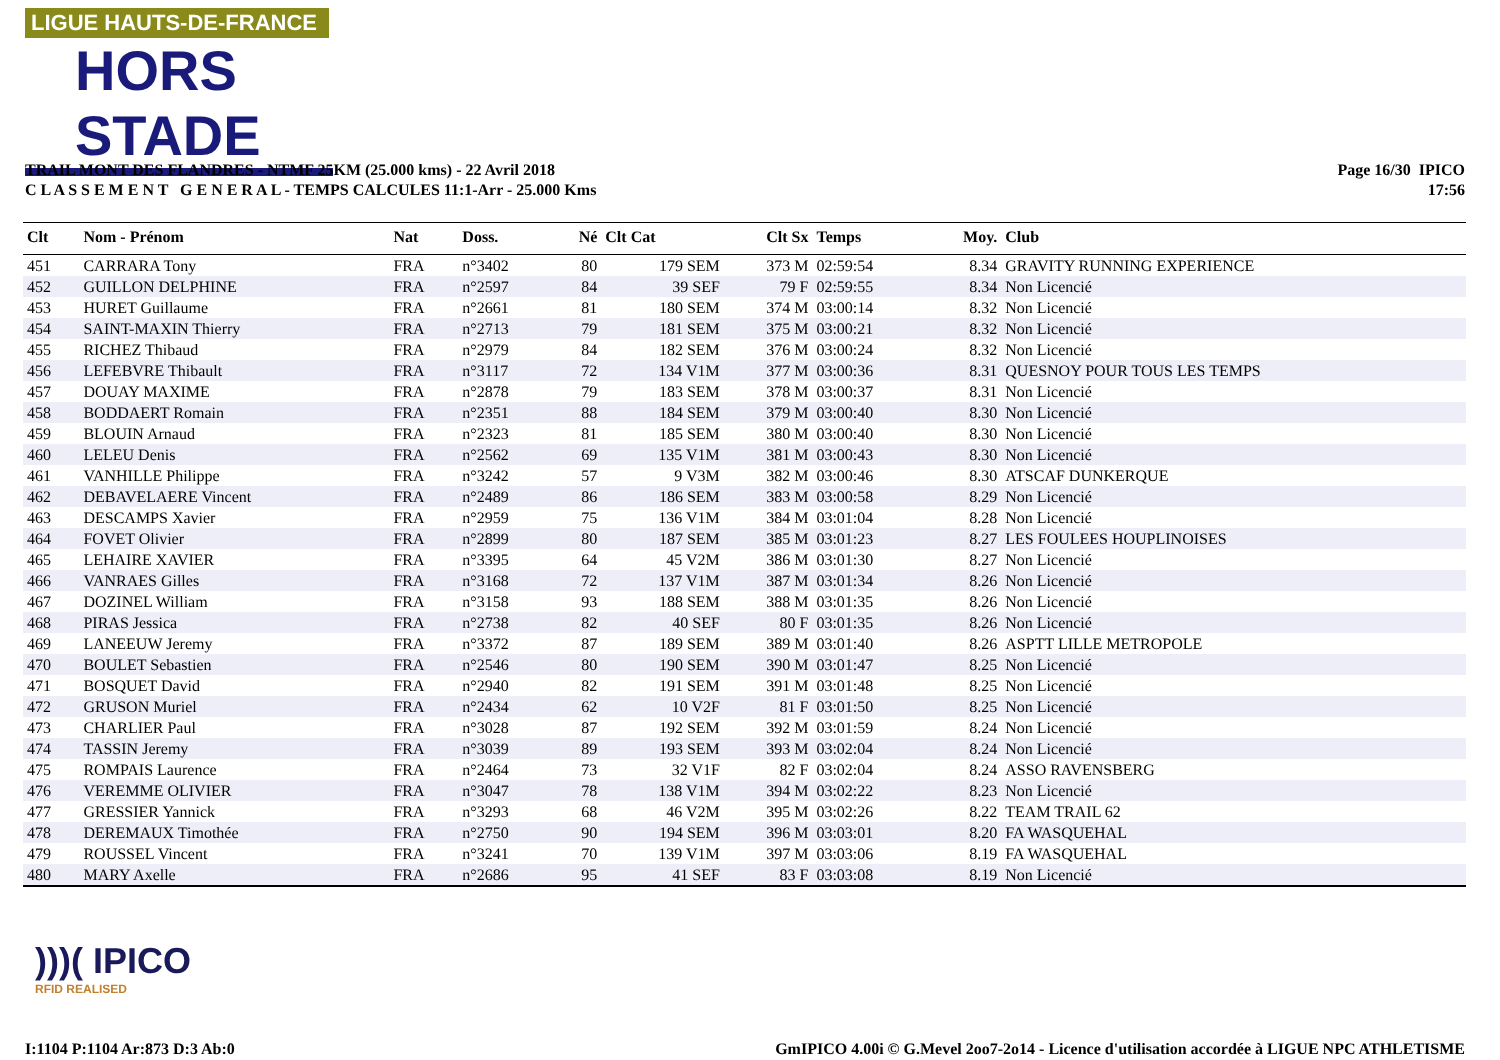LIGUE HAUTS-DE-FRANCE
HORS STADE
TRAIL MONT DES FLANDRES - NTMF 25KM (25.000 kms) - 22 Avril 2018
C L A S S E M E N T G E N E R A L - TEMPS CALCULES 11:1-Arr - 25.000 Kms
Page 16/30 IPICO
17:56
| Clt | Nom - Prénom | Nat | Doss. | Né | Clt Cat | Clt Sx | Temps | Moy. | Club |
| --- | --- | --- | --- | --- | --- | --- | --- | --- | --- |
| 451 | CARRARA Tony | FRA | n°3402 | 80 | 179 SEM | 373 M | 02:59:54 | 8.34 | GRAVITY RUNNING EXPERIENCE |
| 452 | GUILLON DELPHINE | FRA | n°2597 | 84 | 39 SEF | 79 F | 02:59:55 | 8.34 | Non Licencié |
| 453 | HURET Guillaume | FRA | n°2661 | 81 | 180 SEM | 374 M | 03:00:14 | 8.32 | Non Licencié |
| 454 | SAINT-MAXIN Thierry | FRA | n°2713 | 79 | 181 SEM | 375 M | 03:00:21 | 8.32 | Non Licencié |
| 455 | RICHEZ Thibaud | FRA | n°2979 | 84 | 182 SEM | 376 M | 03:00:24 | 8.32 | Non Licencié |
| 456 | LEFEBVRE Thibault | FRA | n°3117 | 72 | 134 V1M | 377 M | 03:00:36 | 8.31 | QUESNOY POUR TOUS LES TEMPS |
| 457 | DOUAY MAXIME | FRA | n°2878 | 79 | 183 SEM | 378 M | 03:00:37 | 8.31 | Non Licencié |
| 458 | BODDAERT Romain | FRA | n°2351 | 88 | 184 SEM | 379 M | 03:00:40 | 8.30 | Non Licencié |
| 459 | BLOUIN Arnaud | FRA | n°2323 | 81 | 185 SEM | 380 M | 03:00:40 | 8.30 | Non Licencié |
| 460 | LELEU Denis | FRA | n°2562 | 69 | 135 V1M | 381 M | 03:00:43 | 8.30 | Non Licencié |
| 461 | VANHILLE Philippe | FRA | n°3242 | 57 | 9 V3M | 382 M | 03:00:46 | 8.30 | ATSCAF DUNKERQUE |
| 462 | DEBAVELAERE Vincent | FRA | n°2489 | 86 | 186 SEM | 383 M | 03:00:58 | 8.29 | Non Licencié |
| 463 | DESCAMPS Xavier | FRA | n°2959 | 75 | 136 V1M | 384 M | 03:01:04 | 8.28 | Non Licencié |
| 464 | FOVET Olivier | FRA | n°2899 | 80 | 187 SEM | 385 M | 03:01:23 | 8.27 | LES FOULEES HOUPLINOISES |
| 465 | LEHAIRE XAVIER | FRA | n°3395 | 64 | 45 V2M | 386 M | 03:01:30 | 8.27 | Non Licencié |
| 466 | VANRAES Gilles | FRA | n°3168 | 72 | 137 V1M | 387 M | 03:01:34 | 8.26 | Non Licencié |
| 467 | DOZINEL William | FRA | n°3158 | 93 | 188 SEM | 388 M | 03:01:35 | 8.26 | Non Licencié |
| 468 | PIRAS Jessica | FRA | n°2738 | 82 | 40 SEF | 80 F | 03:01:35 | 8.26 | Non Licencié |
| 469 | LANEEUW Jeremy | FRA | n°3372 | 87 | 189 SEM | 389 M | 03:01:40 | 8.26 | ASPTT LILLE METROPOLE |
| 470 | BOULET Sebastien | FRA | n°2546 | 80 | 190 SEM | 390 M | 03:01:47 | 8.25 | Non Licencié |
| 471 | BOSQUET David | FRA | n°2940 | 82 | 191 SEM | 391 M | 03:01:48 | 8.25 | Non Licencié |
| 472 | GRUSON Muriel | FRA | n°2434 | 62 | 10 V2F | 81 F | 03:01:50 | 8.25 | Non Licencié |
| 473 | CHARLIER Paul | FRA | n°3028 | 87 | 192 SEM | 392 M | 03:01:59 | 8.24 | Non Licencié |
| 474 | TASSIN Jeremy | FRA | n°3039 | 89 | 193 SEM | 393 M | 03:02:04 | 8.24 | Non Licencié |
| 475 | ROMPAIS Laurence | FRA | n°2464 | 73 | 32 V1F | 82 F | 03:02:04 | 8.24 | ASSO RAVENSBERG |
| 476 | VEREMME OLIVIER | FRA | n°3047 | 78 | 138 V1M | 394 M | 03:02:22 | 8.23 | Non Licencié |
| 477 | GRESSIER Yannick | FRA | n°3293 | 68 | 46 V2M | 395 M | 03:02:26 | 8.22 | TEAM TRAIL 62 |
| 478 | DEREMAUX Timothée | FRA | n°2750 | 90 | 194 SEM | 396 M | 03:03:01 | 8.20 | FA WASQUEHAL |
| 479 | ROUSSEL Vincent | FRA | n°3241 | 70 | 139 V1M | 397 M | 03:03:06 | 8.19 | FA WASQUEHAL |
| 480 | MARY Axelle | FRA | n°2686 | 95 | 41 SEF | 83 F | 03:03:08 | 8.19 | Non Licencié |
)))( IPICO
RFID REALISED
I:1104 P:1104 Ar:873 D:3 Ab:0
GmIPICO 4.00i © G.Mevel 2oo7-2o14 - Licence d'utilisation accordée à LIGUE NPC ATHLETISME